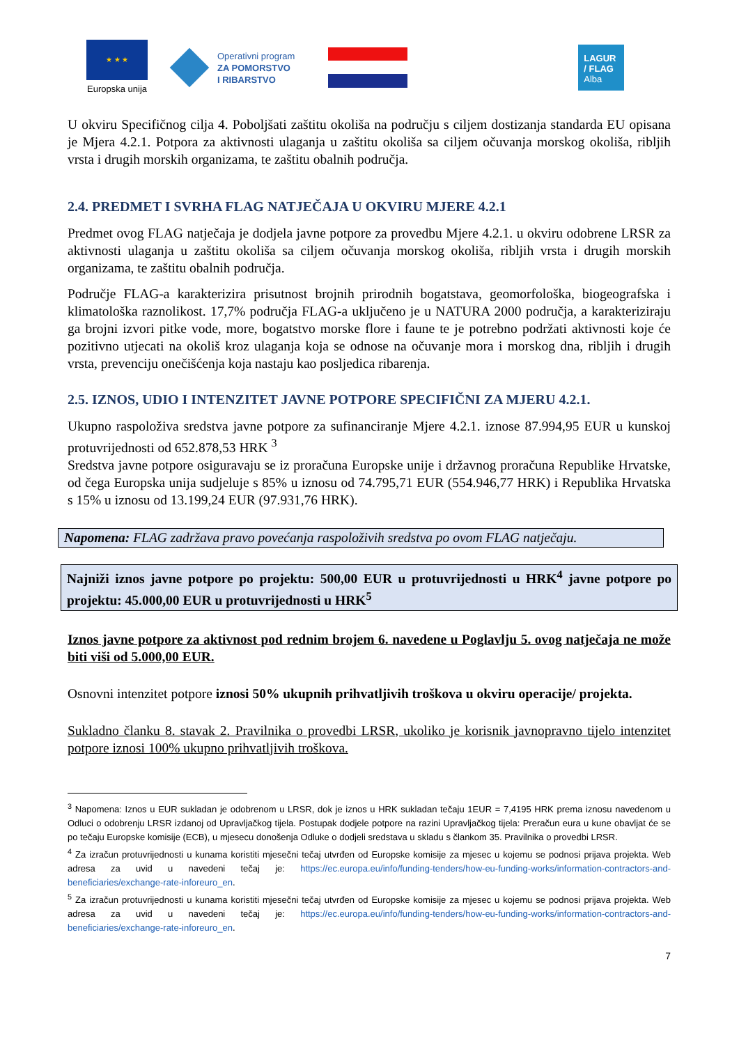★ ★ ★
Europska unija
Operativni program
ZA POMORSTVO
I RIBARSTVO
LAGUR
/ FLAG
Alba
U okviru Specifičnog cilja 4. Poboljšati zaštitu okoliša na području s ciljem dostizanja standarda EU opisana je Mjera 4.2.1. Potpora za aktivnosti ulaganja u zaštitu okoliša sa ciljem očuvanja morskog okoliša, ribljih vrsta i drugih morskih organizama, te zaštitu obalnih područja.
2.4. PREDMET I SVRHA FLAG NATJEČAJA U OKVIRU MJERE 4.2.1
Predmet ovog FLAG natječaja je dodjela javne potpore za provedbu Mjere 4.2.1. u okviru odobrene LRSR za aktivnosti ulaganja u zaštitu okoliša sa ciljem očuvanja morskog okoliša, ribljih vrsta i drugih morskih organizama, te zaštitu obalnih područja.
Područje FLAG-a karakterizira prisutnost brojnih prirodnih bogatstava, geomorfološka, biogeografska i klimatološka raznolikost. 17,7% područja FLAG-a uključeno je u NATURA 2000 područja, a karakteriziraju ga brojni izvori pitke vode, more, bogatstvo morske flore i faune te je potrebno podržati aktivnosti koje će pozitivno utjecati na okoliš kroz ulaganja koja se odnose na očuvanje mora i morskog dna, ribljih i drugih vrsta, prevenciju onečišćenja koja nastaju kao posljedica ribarenja.
2.5. IZNOS, UDIO I INTENZITET JAVNE POTPORE SPECIFIČNI ZA MJERU 4.2.1.
Ukupno raspoloživa sredstva javne potpore za sufinanciranje Mjere 4.2.1. iznose 87.994,95 EUR u kunskoj protuvrijednosti od 652.878,53 HRK <sup>3</sup>
Sredstva javne potpore osiguravaju se iz proračuna Europske unije i državnog proračuna Republike Hrvatske, od čega Europska unija sudjeluje s 85% u iznosu od 74.795,71 EUR (554.946,77 HRK) i Republika Hrvatska s 15% u iznosu od 13.199,24 EUR (97.931,76 HRK).
Napomena: FLAG zadržava pravo povećanja raspoloživih sredstva po ovom FLAG natječaju.
Najniži iznos javne potpore po projektu: 500,00 EUR u protuvrijednosti u HRK<sup>4</sup> javne potpore po projektu: 45.000,00 EUR u protuvrijednosti u HRK<sup>5</sup>
Iznos javne potpore za aktivnost pod rednim brojem 6. navedene u Poglavlju 5. ovog natječaja ne može biti viši od 5.000,00 EUR.
Osnovni intenzitet potpore iznosi 50% ukupnih prihvatljivih troškova u okviru operacije/ projekta.
Sukladno članku 8. stavak 2. Pravilnika o provedbi LRSR, ukoliko je korisnik javnopravno tijelo intenzitet potpore iznosi 100% ukupno prihvatljivih troškova.
<sup>3</sup> Napomena: Iznos u EUR sukladan je odobrenom u LRSR, dok je iznos u HRK sukladan tečaju 1EUR = 7,4195 HRK prema iznosu navedenom u Odluci o odobrenju LRSR izdanoj od Upravljačkog tijela. Postupak dodjele potpore na razini Upravljačkog tijela: Preračun eura u kune obavljat će se po tečaju Europske komisije (ECB), u mjesecu donošenja Odluke o dodjeli sredstava u skladu s člankom 35. Pravilnika o provedbi LRSR.
<sup>4</sup> Za izračun protuvrijednosti u kunama koristiti mjesečni tečaj utvrđen od Europske komisije za mjesec u kojemu se podnosi prijava projekta. Web adresa za uvid u navedeni tečaj je: https://ec.europa.eu/info/funding-tenders/how-eu-funding-works/information-contractors-and-beneficiaries/exchange-rate-inforeuro_en.
<sup>5</sup> Za izračun protuvrijednosti u kunama koristiti mjesečni tečaj utvrđen od Europske komisije za mjesec u kojemu se podnosi prijava projekta. Web adresa za uvid u navedeni tečaj je: https://ec.europa.eu/info/funding-tenders/how-eu-funding-works/information-contractors-and-beneficiaries/exchange-rate-inforeuro_en.
7